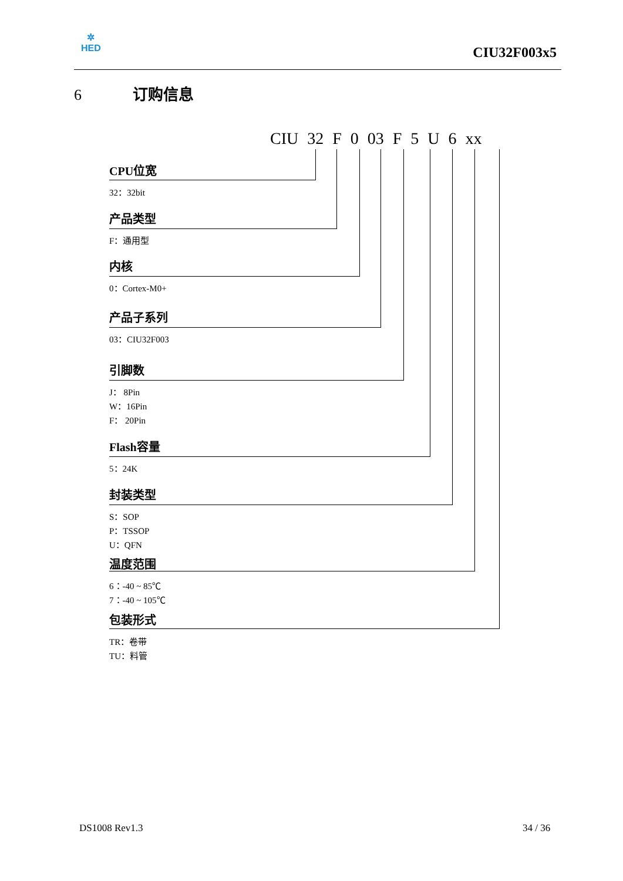✲
HED
CIU32F003x5
6 订购信息
CIU 32 F 0 03 F 5 U 6 xx
CPU位宽
32：32bit
产品类型
F：通用型
内核
0：Cortex-M0+
产品子系列
03：CIU32F003
引脚数
J： 8Pin
W：16Pin
F： 20Pin
Flash容量
5：24K
封装类型
S：SOP
P：TSSOP
U：QFN
温度范围
6：-40 ~ 85℃
7：-40 ~ 105℃
包装形式
TR：卷带
TU：料管
DS1008 Rev1.3 34 / 36